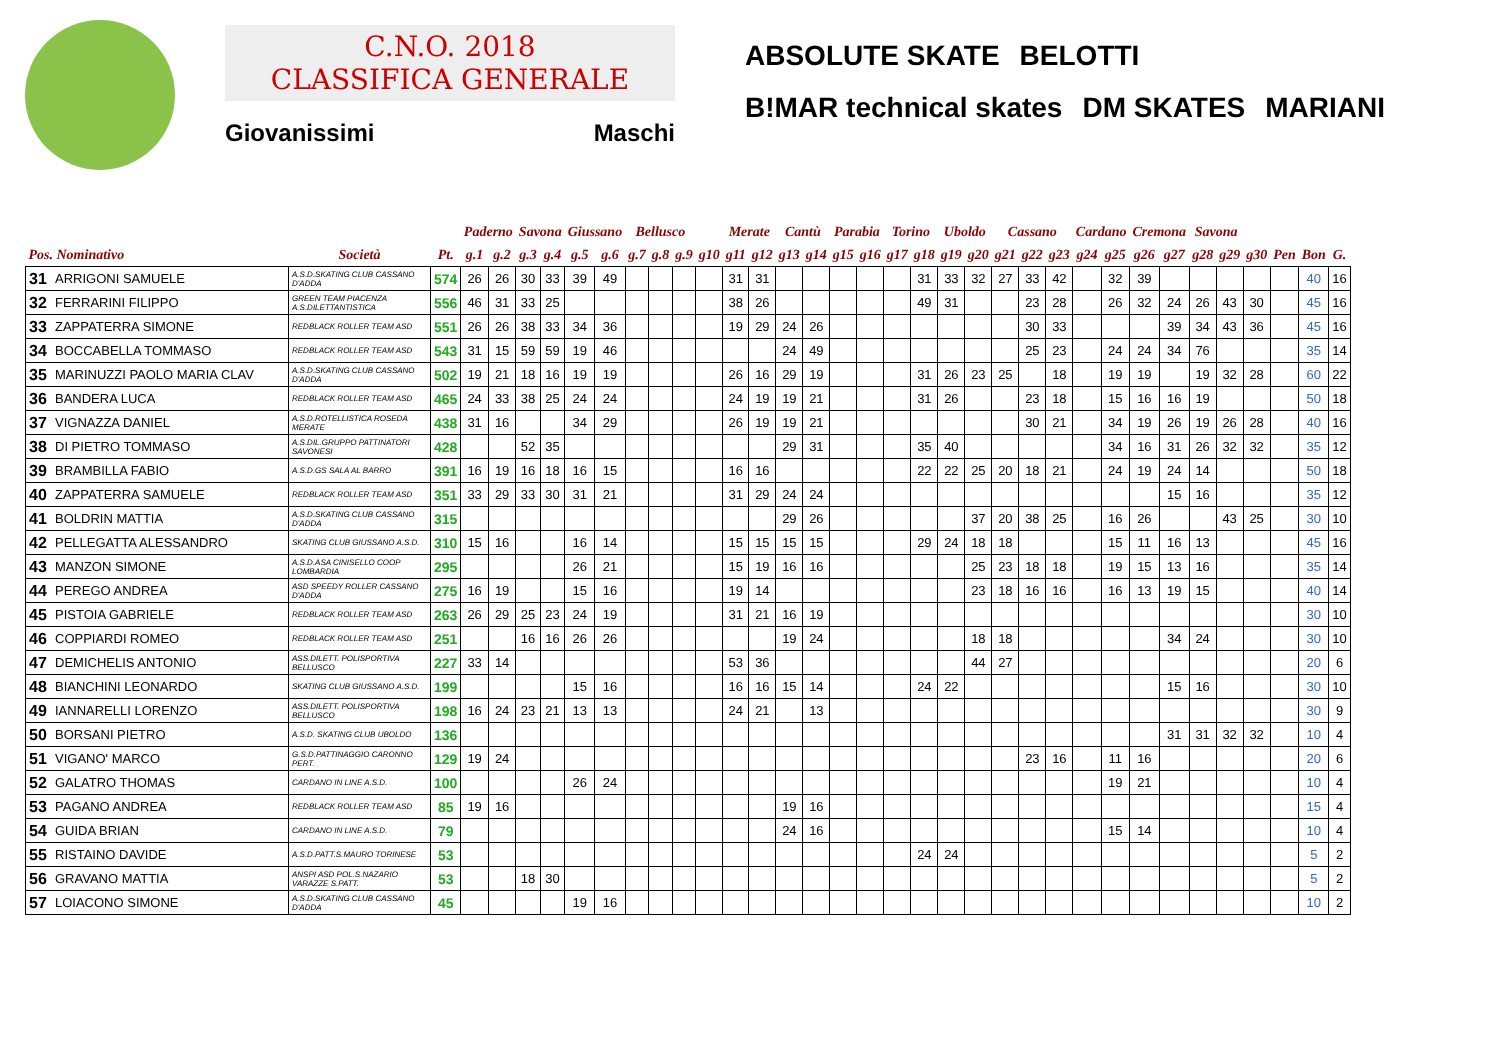C.N.O. 2018
CLASSIFICA GENERALE
Giovanissimi Maschi
ABSOLUTE SKATE BELOTTI B!MAR technical skates DM SKATES MARIANI
| | | | | Paderno | | Savona | | Giussano | | Bellusco | | | | Merate | | Cantù | | Parabia | | Torino | | Uboldo | | Cassano | | | Cardano | | Cremona | | Savona | | | | | |
| --- | --- | --- | --- | --- | --- | --- | --- | --- | --- | --- | --- | --- | --- | --- | --- | --- | --- | --- | --- | --- | --- | --- | --- | --- | --- | --- | --- | --- | --- | --- | --- | --- | --- | --- | --- | --- |
| Pos. Nominativo | | Società | Pt. | g.1 | g.2 | g.3 | g.4 | g.5 | g.6 | g.7 | g.8 | g.9 | g10 | g11 | g12 | g13 | g14 | g15 | g16 | g17 | g18 | g19 | g20 | g21 | g22 | g23 | g24 | g25 | g26 | g27 | g28 | g29 | g30 | Pen | Bon | G. |
| 31 | ARRIGONI SAMUELE | A.S.D.SKATING CLUB CASSANO D'ADDA | 574 | 26 | 26 | 30 | 33 | 39 | 49 | | | | | 31 | 31 | | | | | | 31 | 33 | 32 | 27 | 33 | 42 | | 32 | 39 | | | | | | 40 | 16 |
| 32 | FERRARINI FILIPPO | GREEN TEAM PIACENZA A.S.DILETTANTISTICA | 556 | 46 | 31 | 33 | 25 | | | | | | | 38 | 26 | | | | | | 49 | 31 | | | 23 | 28 | | 26 | 32 | 24 | 26 | 43 | 30 | | 45 | 16 |
| 33 | ZAPPATERRA SIMONE | REDBLACK ROLLER TEAM ASD | 551 | 26 | 26 | 38 | 33 | 34 | 36 | | | | | 19 | 29 | 24 | 26 | | | | | | | | 30 | 33 | | | | 39 | 34 | 43 | 36 | | 45 | 16 |
| 34 | BOCCABELLA TOMMASO | REDBLACK ROLLER TEAM ASD | 543 | 31 | 15 | 59 | 59 | 19 | 46 | | | | | | | 24 | 49 | | | | | | | | 25 | 23 | | 24 | 24 | 34 | 76 | | | | 35 | 14 |
| 35 | MARINUZZI PAOLO MARIA CLAV | A.S.D.SKATING CLUB CASSANO D'ADDA | 502 | 19 | 21 | 18 | 16 | 19 | 19 | | | | | 26 | 16 | 29 | 19 | | | | 31 | 26 | 23 | 25 | | 18 | | 19 | 19 | | 19 | 32 | 28 | | 60 | 22 |
| 36 | BANDERA LUCA | REDBLACK ROLLER TEAM ASD | 465 | 24 | 33 | 38 | 25 | 24 | 24 | | | | | 24 | 19 | 19 | 21 | | | | 31 | 26 | | | 23 | 18 | | 15 | 16 | 16 | 19 | | | | 50 | 18 |
| 37 | VIGNAZZA DANIEL | A.S.D.ROTELLISTICA ROSEDA MERATE | 438 | 31 | 16 | | | 34 | 29 | | | | | 26 | 19 | 19 | 21 | | | | | | | | 30 | 21 | | 34 | 19 | 26 | 19 | 26 | 28 | | 40 | 16 |
| 38 | DI PIETRO TOMMASO | A.S.DIL.GRUPPO PATTINATORI SAVONESI | 428 | | | 52 | 35 | | | | | | | | | 29 | 31 | | | | 35 | 40 | | | | | | 34 | 16 | 31 | 26 | 32 | 32 | | 35 | 12 |
| 39 | BRAMBILLA FABIO | A.S.D.GS SALA AL BARRO | 391 | 16 | 19 | 16 | 18 | 16 | 15 | | | | | 16 | 16 | | | | | | 22 | 22 | 25 | 20 | 18 | 21 | | 24 | 19 | 24 | 14 | | | | 50 | 18 |
| 40 | ZAPPATERRA SAMUELE | REDBLACK ROLLER TEAM ASD | 351 | 33 | 29 | 33 | 30 | 31 | 21 | | | | | 31 | 29 | 24 | 24 | | | | | | | | | | | | | 15 | 16 | | | | 35 | 12 |
| 41 | BOLDRIN MATTIA | A.S.D.SKATING CLUB CASSANO D'ADDA | 315 | | | | | | | | | | | | | 29 | 26 | | | | | | 37 | 20 | 38 | 25 | | 16 | 26 | | | 43 | 25 | | 30 | 10 |
| 42 | PELLEGATTA ALESSANDRO | SKATING CLUB GIUSSANO A.S.D. | 310 | 15 | 16 | | | 16 | 14 | | | | | 15 | 15 | 15 | 15 | | | | 29 | 24 | 18 | 18 | | | | 15 | 11 | 16 | 13 | | | | 45 | 16 |
| 43 | MANZON SIMONE | A.S.D.ASA CINISELLO COOP LOMBARDIA | 295 | | | | | 26 | 21 | | | | | 15 | 19 | 16 | 16 | | | | | | 25 | 23 | 18 | 18 | | 19 | 15 | 13 | 16 | | | | 35 | 14 |
| 44 | PEREGO ANDREA | ASD SPEEDY ROLLER CASSANO D'ADDA | 275 | 16 | 19 | | | 15 | 16 | | | | | 19 | 14 | | | | | | | | 23 | 18 | 16 | 16 | | 16 | 13 | 19 | 15 | | | | 40 | 14 |
| 45 | PISTOIA GABRIELE | REDBLACK ROLLER TEAM ASD | 263 | 26 | 29 | 25 | 23 | 24 | 19 | | | | | 31 | 21 | 16 | 19 | | | | | | | | | | | | | | | | | | 30 | 10 |
| 46 | COPPIARDI ROMEO | REDBLACK ROLLER TEAM ASD | 251 | | | 16 | 16 | 26 | 26 | | | | | | | 19 | 24 | | | | | | 18 | 18 | | | | | | 34 | 24 | | | | 30 | 10 |
| 47 | DEMICHELIS ANTONIO | ASS.DILETT. POLISPORTIVA BELLUSCO | 227 | 33 | 14 | | | | | | | | | 53 | 36 | | | | | | | | 44 | 27 | | | | | | | | | | | 20 | 6 |
| 48 | BIANCHINI LEONARDO | SKATING CLUB GIUSSANO A.S.D. | 199 | | | | | 15 | 16 | | | | | 16 | 16 | 15 | 14 | | | | 24 | 22 | | | | | | | | 15 | 16 | | | | 30 | 10 |
| 49 | IANNARELLI LORENZO | ASS.DILETT. POLISPORTIVA BELLUSCO | 198 | 16 | 24 | 23 | 21 | 13 | 13 | | | | | 24 | 21 | | 13 | | | | | | | | | | | | | | | | | | 30 | 9 |
| 50 | BORSANI PIETRO | A.S.D. SKATING CLUB UBOLDO | 136 | | | | | | | | | | | | | | | | | | | | | | | | | | | 31 | 31 | 32 | 32 | | 10 | 4 |
| 51 | VIGANO' MARCO | G.S.D.PATTINAGGIO CARONNO PERT. | 129 | 19 | 24 | | | | | | | | | | | | | | | | | | | | 23 | 16 | | 11 | 16 | | | | | | 20 | 6 |
| 52 | GALATRO THOMAS | CARDANO IN LINE A.S.D. | 100 | | | | | 26 | 24 | | | | | | | | | | | | | | | | | | | 19 | 21 | | | | | | 10 | 4 |
| 53 | PAGANO ANDREA | REDBLACK ROLLER TEAM ASD | 85 | 19 | 16 | | | | | | | | | | | 19 | 16 | | | | | | | | | | | | | | | | | | 15 | 4 |
| 54 | GUIDA BRIAN | CARDANO IN LINE A.S.D. | 79 | | | | | | | | | | | | | 24 | 16 | | | | | | | | | | | 15 | 14 | | | | | | 10 | 4 |
| 55 | RISTAINO DAVIDE | A.S.D.PATT.S.MAURO TORINESE | 53 | | | | | | | | | | | | | | | | | | 24 | 24 | | | | | | | | | | | | | 5 | 2 |
| 56 | GRAVANO MATTIA | ANSPI ASD POL.S.NAZARIO VARAZZE S.PATT. | 53 | | | 18 | 30 | | | | | | | | | | | | | | | | | | | | | | | | | | | | 5 | 2 |
| 57 | LOIACONO SIMONE | A.S.D.SKATING CLUB CASSANO D'ADDA | 45 | | | | | 19 | 16 | | | | | | | | | | | | | | | | | | | | | | | | | | 10 | 2 |